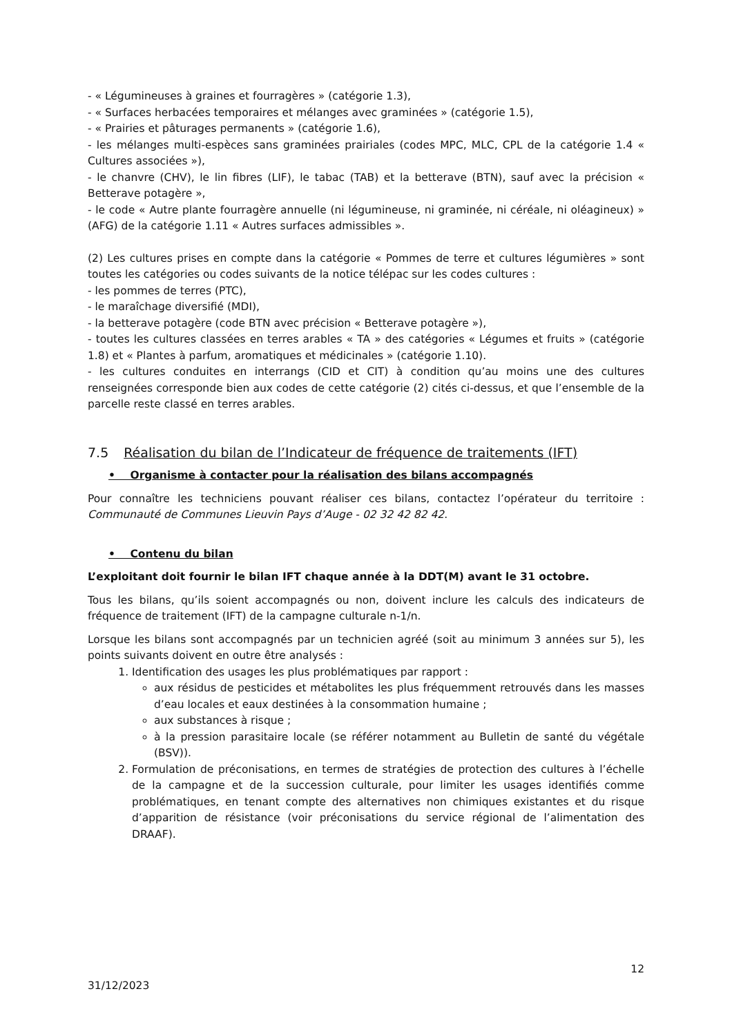- « Légumineuses à graines et fourragères » (catégorie 1.3),
- « Surfaces herbacées temporaires et mélanges avec graminées » (catégorie 1.5),
- « Prairies et pâturages permanents » (catégorie 1.6),
- les mélanges multi-espèces sans graminées prairiales (codes MPC, MLC, CPL de la catégorie 1.4 « Cultures associées »),
- le chanvre (CHV), le lin fibres (LIF), le tabac (TAB) et la betterave (BTN), sauf avec la précision « Betterave potagère »,
- le code « Autre plante fourragère annuelle (ni légumineuse, ni graminée, ni céréale, ni oléagineux) » (AFG) de la catégorie 1.11 « Autres surfaces admissibles ».
(2) Les cultures prises en compte dans la catégorie « Pommes de terre et cultures légumières » sont toutes les catégories ou codes suivants de la notice télépac sur les codes cultures :
- les pommes de terres (PTC),
- le maraîchage diversifié (MDI),
- la betterave potagère (code BTN avec précision « Betterave potagère »),
- toutes les cultures classées en terres arables « TA » des catégories « Légumes et fruits » (catégorie 1.8) et « Plantes à parfum, aromatiques et médicinales » (catégorie 1.10).
- les cultures conduites en interrangs (CID et CIT) à condition qu’au moins une des cultures renseignées corresponde bien aux codes de cette catégorie (2) cités ci-dessus, et que l’ensemble de la parcelle reste classé en terres arables.
7.5 Réalisation du bilan de l’Indicateur de fréquence de traitements (IFT)
• Organisme à contacter pour la réalisation des bilans accompagnés
Pour connaître les techniciens pouvant réaliser ces bilans, contactez l’opérateur du territoire : Communauté de Communes Lieuvin Pays d’Auge - 02 32 42 82 42.
• Contenu du bilan
L’exploitant doit fournir le bilan IFT chaque année à la DDT(M) avant le 31 octobre.
Tous les bilans, qu’ils soient accompagnés ou non, doivent inclure les calculs des indicateurs de fréquence de traitement (IFT) de la campagne culturale n-1/n.
Lorsque les bilans sont accompagnés par un technicien agréé (soit au minimum 3 années sur 5), les points suivants doivent en outre être analysés :
1. Identification des usages les plus problématiques par rapport :
aux résidus de pesticides et métabolites les plus fréquemment retrouvés dans les masses d’eau locales et eaux destinées à la consommation humaine ;
aux substances à risque ;
à la pression parasitaire locale (se référer notamment au Bulletin de santé du végétale (BSV)).
2. Formulation de préconisations, en termes de stratégies de protection des cultures à l’échelle de la campagne et de la succession culturale, pour limiter les usages identifiés comme problématiques, en tenant compte des alternatives non chimiques existantes et du risque d’apparition de résistance (voir préconisations du service régional de l’alimentation des DRAAF).
12
31/12/2023